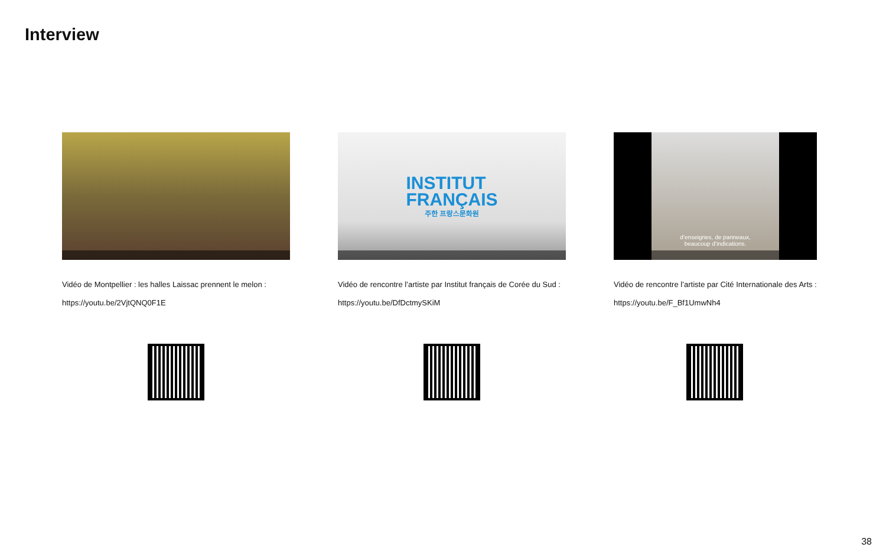Interview
Vidéo de Montpellier : les halles Laissac prennent le melon :
https://youtu.be/2VjtQNQ0F1E
INSTITUT
FRANÇAIS
주한 프랑스문화원
Vidéo de rencontre l’artiste par Institut français de Corée du Sud :
https://youtu.be/DfDctmySKiM
d’enseignes, de panneaux,
beaucoup d’indications.
Vidéo de rencontre l’artiste par Cité Internationale des Arts :
https://youtu.be/F_Bf1UmwNh4
38